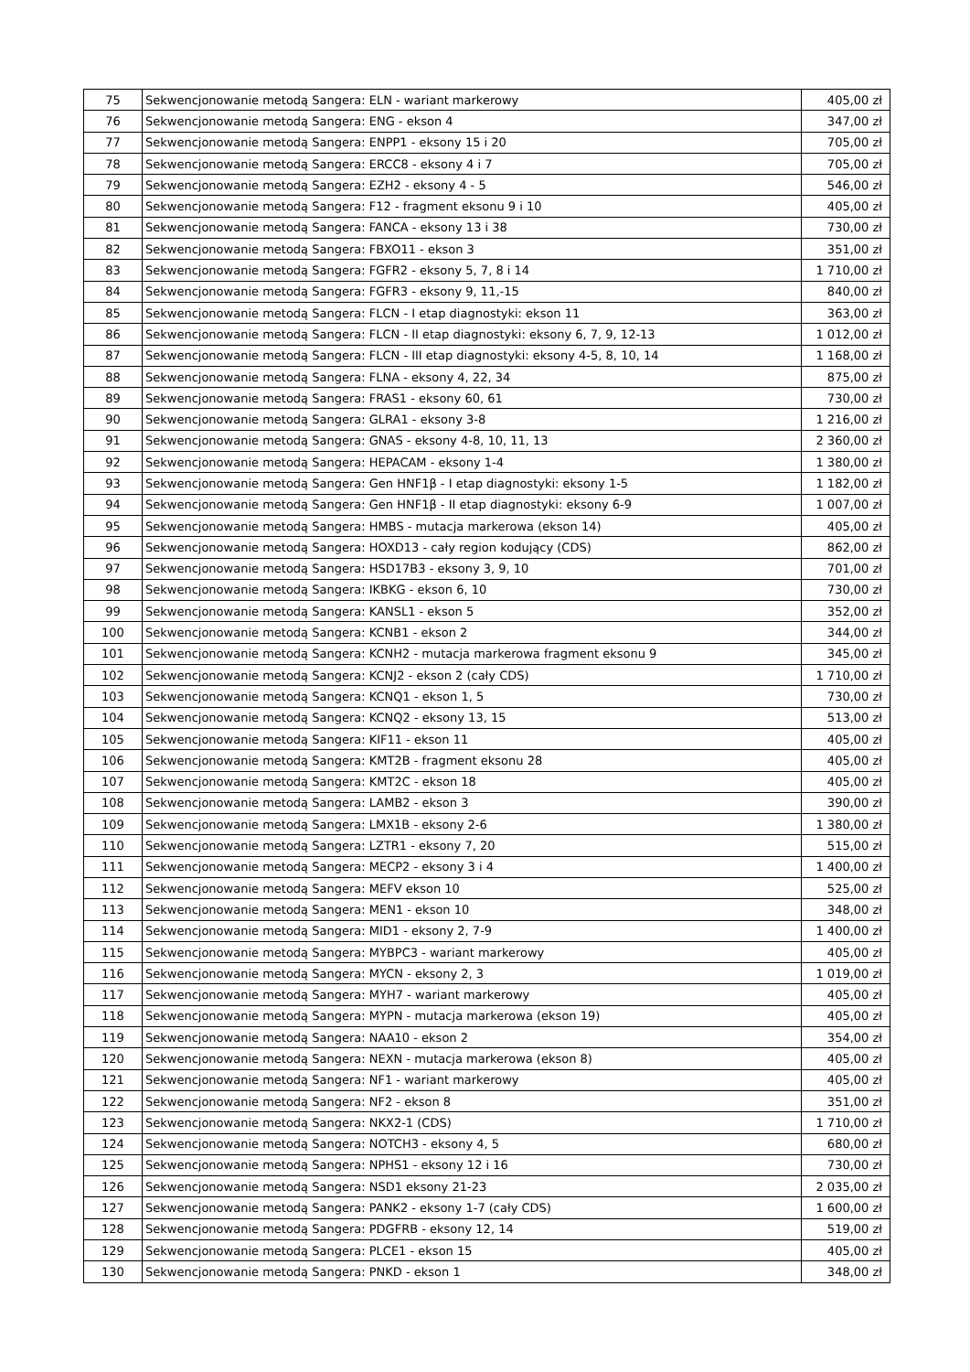| 75 | Sekwencjonowanie metodą Sangera: ELN - wariant markerowy | 405,00 zł |
| 76 | Sekwencjonowanie metodą Sangera: ENG - ekson 4 | 347,00 zł |
| 77 | Sekwencjonowanie metodą Sangera: ENPP1 - eksony 15 i 20 | 705,00 zł |
| 78 | Sekwencjonowanie metodą Sangera: ERCC8 - eksony 4 i 7 | 705,00 zł |
| 79 | Sekwencjonowanie metodą Sangera: EZH2 - eksony 4 - 5 | 546,00 zł |
| 80 | Sekwencjonowanie metodą Sangera: F12 - fragment eksonu 9 i 10 | 405,00 zł |
| 81 | Sekwencjonowanie metodą Sangera: FANCA - eksony 13 i 38 | 730,00 zł |
| 82 | Sekwencjonowanie metodą Sangera: FBXO11 - ekson 3 | 351,00 zł |
| 83 | Sekwencjonowanie metodą Sangera: FGFR2 - eksony 5, 7, 8 i 14 | 1 710,00 zł |
| 84 | Sekwencjonowanie metodą Sangera: FGFR3 - eksony 9, 11,-15 | 840,00 zł |
| 85 | Sekwencjonowanie metodą Sangera: FLCN - I etap diagnostyki: ekson 11 | 363,00 zł |
| 86 | Sekwencjonowanie metodą Sangera: FLCN - II etap diagnostyki: eksony 6, 7, 9, 12-13 | 1 012,00 zł |
| 87 | Sekwencjonowanie metodą Sangera: FLCN - III etap diagnostyki: eksony 4-5, 8, 10, 14 | 1 168,00 zł |
| 88 | Sekwencjonowanie metodą Sangera: FLNA - eksony 4, 22, 34 | 875,00 zł |
| 89 | Sekwencjonowanie metodą Sangera: FRAS1 - eksony 60, 61 | 730,00 zł |
| 90 | Sekwencjonowanie metodą Sangera: GLRA1 - eksony 3-8 | 1 216,00 zł |
| 91 | Sekwencjonowanie metodą Sangera: GNAS - eksony 4-8, 10, 11, 13 | 2 360,00 zł |
| 92 | Sekwencjonowanie metodą Sangera: HEPACAM - eksony 1-4 | 1 380,00 zł |
| 93 | Sekwencjonowanie metodą Sangera: Gen HNF1β - I etap diagnostyki: eksony 1-5 | 1 182,00 zł |
| 94 | Sekwencjonowanie metodą Sangera: Gen HNF1β - II etap diagnostyki: eksony 6-9 | 1 007,00 zł |
| 95 | Sekwencjonowanie metodą Sangera: HMBS - mutacja markerowa (ekson 14) | 405,00 zł |
| 96 | Sekwencjonowanie metodą Sangera: HOXD13 - cały region kodujący (CDS) | 862,00 zł |
| 97 | Sekwencjonowanie metodą Sangera: HSD17B3 - eksony 3, 9, 10 | 701,00 zł |
| 98 | Sekwencjonowanie metodą Sangera: IKBKG - ekson 6, 10 | 730,00 zł |
| 99 | Sekwencjonowanie metodą Sangera: KANSL1 - ekson 5 | 352,00 zł |
| 100 | Sekwencjonowanie metodą Sangera: KCNB1 - ekson 2 | 344,00 zł |
| 101 | Sekwencjonowanie metodą Sangera: KCNH2 - mutacja markerowa fragment eksonu 9 | 345,00 zł |
| 102 | Sekwencjonowanie metodą Sangera: KCNJ2 - ekson 2 (cały CDS) | 1 710,00 zł |
| 103 | Sekwencjonowanie metodą Sangera: KCNQ1 - ekson 1, 5 | 730,00 zł |
| 104 | Sekwencjonowanie metodą Sangera: KCNQ2 - eksony 13, 15 | 513,00 zł |
| 105 | Sekwencjonowanie metodą Sangera: KIF11 - ekson 11 | 405,00 zł |
| 106 | Sekwencjonowanie metodą Sangera: KMT2B - fragment eksonu 28 | 405,00 zł |
| 107 | Sekwencjonowanie metodą Sangera: KMT2C - ekson 18 | 405,00 zł |
| 108 | Sekwencjonowanie metodą Sangera: LAMB2 - ekson 3 | 390,00 zł |
| 109 | Sekwencjonowanie metodą Sangera: LMX1B - eksony 2-6 | 1 380,00 zł |
| 110 | Sekwencjonowanie metodą Sangera: LZTR1 - eksony 7, 20 | 515,00 zł |
| 111 | Sekwencjonowanie metodą Sangera: MECP2 - eksony 3 i 4 | 1 400,00 zł |
| 112 | Sekwencjonowanie metodą Sangera: MEFV ekson 10 | 525,00 zł |
| 113 | Sekwencjonowanie metodą Sangera: MEN1 - ekson 10 | 348,00 zł |
| 114 | Sekwencjonowanie metodą Sangera: MID1 - eksony 2, 7-9 | 1 400,00 zł |
| 115 | Sekwencjonowanie metodą Sangera: MYBPC3 - wariant markerowy | 405,00 zł |
| 116 | Sekwencjonowanie metodą Sangera: MYCN - eksony 2, 3 | 1 019,00 zł |
| 117 | Sekwencjonowanie metodą Sangera: MYH7 - wariant markerowy | 405,00 zł |
| 118 | Sekwencjonowanie metodą Sangera: MYPN - mutacja markerowa (ekson 19) | 405,00 zł |
| 119 | Sekwencjonowanie metodą Sangera: NAA10 - ekson 2 | 354,00 zł |
| 120 | Sekwencjonowanie metodą Sangera: NEXN - mutacja markerowa (ekson 8) | 405,00 zł |
| 121 | Sekwencjonowanie metodą Sangera: NF1 - wariant markerowy | 405,00 zł |
| 122 | Sekwencjonowanie metodą Sangera: NF2 - ekson 8 | 351,00 zł |
| 123 | Sekwencjonowanie metodą Sangera: NKX2-1 (CDS) | 1 710,00 zł |
| 124 | Sekwencjonowanie metodą Sangera: NOTCH3 - eksony 4, 5 | 680,00 zł |
| 125 | Sekwencjonowanie metodą Sangera: NPHS1 - eksony 12 i 16 | 730,00 zł |
| 126 | Sekwencjonowanie metodą Sangera: NSD1 eksony 21-23 | 2 035,00 zł |
| 127 | Sekwencjonowanie metodą Sangera: PANK2 - eksony 1-7 (cały CDS) | 1 600,00 zł |
| 128 | Sekwencjonowanie metodą Sangera: PDGFRB - eksony 12, 14 | 519,00 zł |
| 129 | Sekwencjonowanie metodą Sangera: PLCE1 - ekson 15 | 405,00 zł |
| 130 | Sekwencjonowanie metodą Sangera: PNKD - ekson 1 | 348,00 zł |